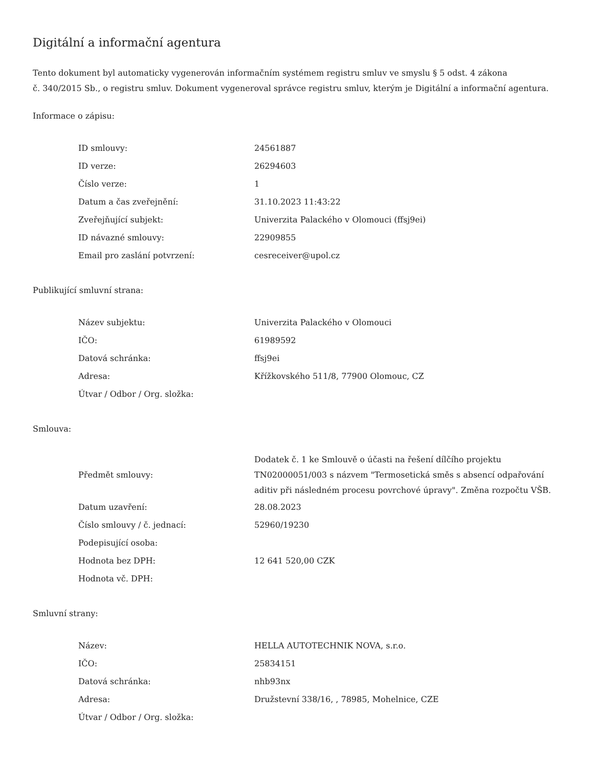Digitální a informační agentura
Tento dokument byl automaticky vygenerován informačním systémem registru smluv ve smyslu § 5 odst. 4 zákona
č. 340/2015 Sb., o registru smluv. Dokument vygeneroval správce registru smluv, kterým je Digitální a informační agentura.
Informace o zápisu:
| ID smlouvy: | 24561887 |
| ID verze: | 26294603 |
| Číslo verze: | 1 |
| Datum a čas zveřejnění: | 31.10.2023 11:43:22 |
| Zveřejňující subjekt: | Univerzita Palackého v Olomouci (ffsj9ei) |
| ID návazné smlouvy: | 22909855 |
| Email pro zaslání potvrzení: | cesreceiver@upol.cz |
Publikující smluvní strana:
| Název subjektu: | Univerzita Palackého v Olomouci |
| IČO: | 61989592 |
| Datová schránka: | ffsj9ei |
| Adresa: | Křížkovského 511/8, 77900 Olomouc, CZ |
| Útvar / Odbor / Org. složka: | |
Smlouva:
| Předmět smlouvy: | Dodatek č. 1 ke Smlouvě o účasti na řešení dílčího projektu TN02000051/003 s názvem "Termosetická směs s absencí odpařování aditiv při následném procesu povrchové úpravy". Změna rozpočtu VŠB. |
| Datum uzavření: | 28.08.2023 |
| Číslo smlouvy / č. jednací: | 52960/19230 |
| Podepisující osoba: | |
| Hodnota bez DPH: | 12 641 520,00 CZK |
| Hodnota vč. DPH: | |
Smluvní strany:
| Název: | HELLA AUTOTECHNIK NOVA, s.r.o. |
| IČO: | 25834151 |
| Datová schránka: | nhb93nx |
| Adresa: | Družstevní 338/16, , 78985, Mohelnice, CZE |
| Útvar / Odbor / Org. složka: | |